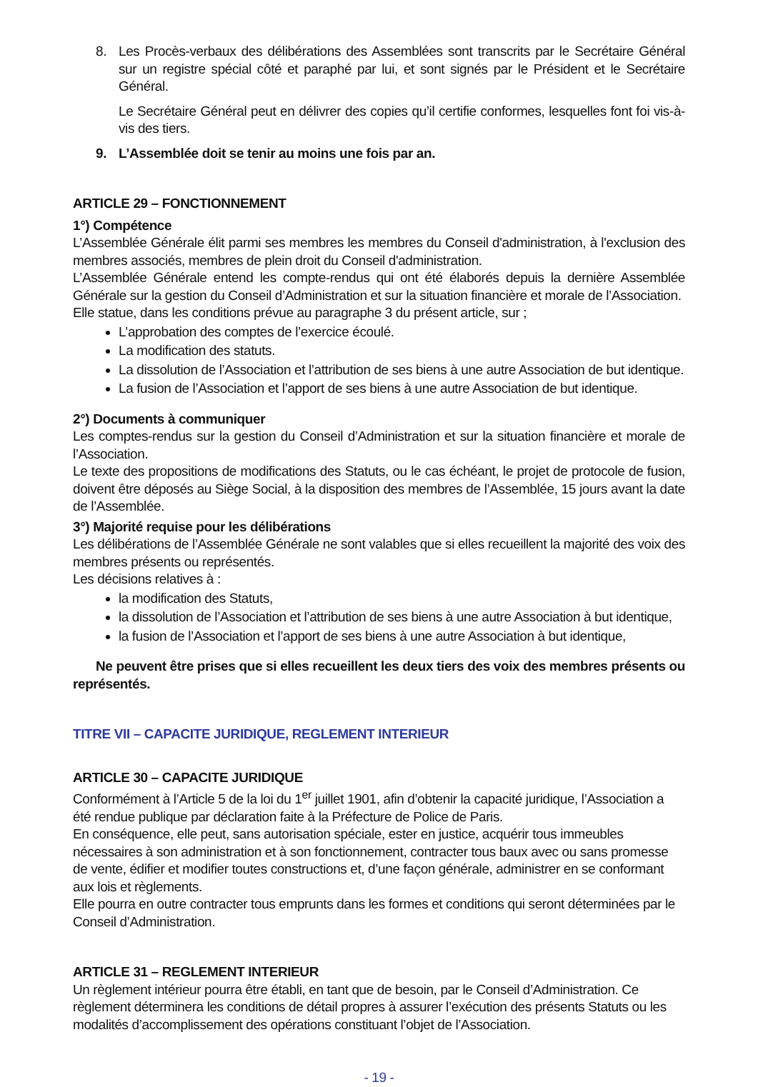8. Les Procès-verbaux des délibérations des Assemblées sont transcrits par le Secrétaire Général sur un registre spécial côté et paraphé par lui, et sont signés par le Président et le Secrétaire Général.
Le Secrétaire Général peut en délivrer des copies qu’il certifie conformes, lesquelles font foi vis-à-vis des tiers.
9. L’Assemblée doit se tenir au moins une fois par an.
ARTICLE 29 – FONCTIONNEMENT
1°) Compétence
L’Assemblée Générale élit parmi ses membres les membres du Conseil d'administration, à l'exclusion des membres associés, membres de plein droit du Conseil d'administration.
L’Assemblée Générale entend les compte-rendus qui ont été élaborés depuis la dernière Assemblée Générale sur la gestion du Conseil d’Administration et sur la situation financière et morale de l’Association.
Elle statue, dans les conditions prévue au paragraphe 3 du présent article, sur ;
L’approbation des comptes de l’exercice écoulé.
La modification des statuts.
La dissolution de l’Association et l’attribution de ses biens à une autre Association de but identique.
La fusion de l’Association et l’apport de ses biens à une autre Association de but identique.
2°) Documents à communiquer
Les comptes-rendus sur la gestion du Conseil d’Administration et sur la situation financière et morale de l’Association.
Le texte des propositions de modifications des Statuts, ou le cas échéant, le projet de protocole de fusion, doivent être déposés au Siège Social, à la disposition des membres de l’Assemblée, 15 jours avant la date de l’Assemblée.
3°) Majorité requise pour les délibérations
Les délibérations de l’Assemblée Générale ne sont valables que si elles recueillent la majorité des voix des membres présents ou représentés.
Les décisions relatives à :
la modification des Statuts,
la dissolution de l’Association et l’attribution de ses biens à une autre Association à but identique,
la fusion de l’Association et l’apport de ses biens à une autre Association à but identique,
Ne peuvent être prises que si elles recueillent les deux tiers des voix des membres présents ou représentés.
TITRE VII – CAPACITE JURIDIQUE, REGLEMENT INTERIEUR
ARTICLE 30 – CAPACITE JURIDIQUE
Conformément à l’Article 5 de la loi du 1<sup>er</sup> juillet 1901, afin d’obtenir la capacité juridique, l’Association a été rendue publique par déclaration faite à la Préfecture de Police de Paris.
En conséquence, elle peut, sans autorisation spéciale, ester en justice, acquérir tous immeubles nécessaires à son administration et à son fonctionnement, contracter tous baux avec ou sans promesse de vente, édifier et modifier toutes constructions et, d’une façon générale, administrer en se conformant aux lois et règlements.
Elle pourra en outre contracter tous emprunts dans les formes et conditions qui seront déterminées par le Conseil d’Administration.
ARTICLE 31 – REGLEMENT INTERIEUR
Un règlement intérieur pourra être établi, en tant que de besoin, par le Conseil d’Administration. Ce règlement déterminera les conditions de détail propres à assurer l’exécution des présents Statuts ou les modalités d’accomplissement des opérations constituant l’objet de l’Association.
- 19 -